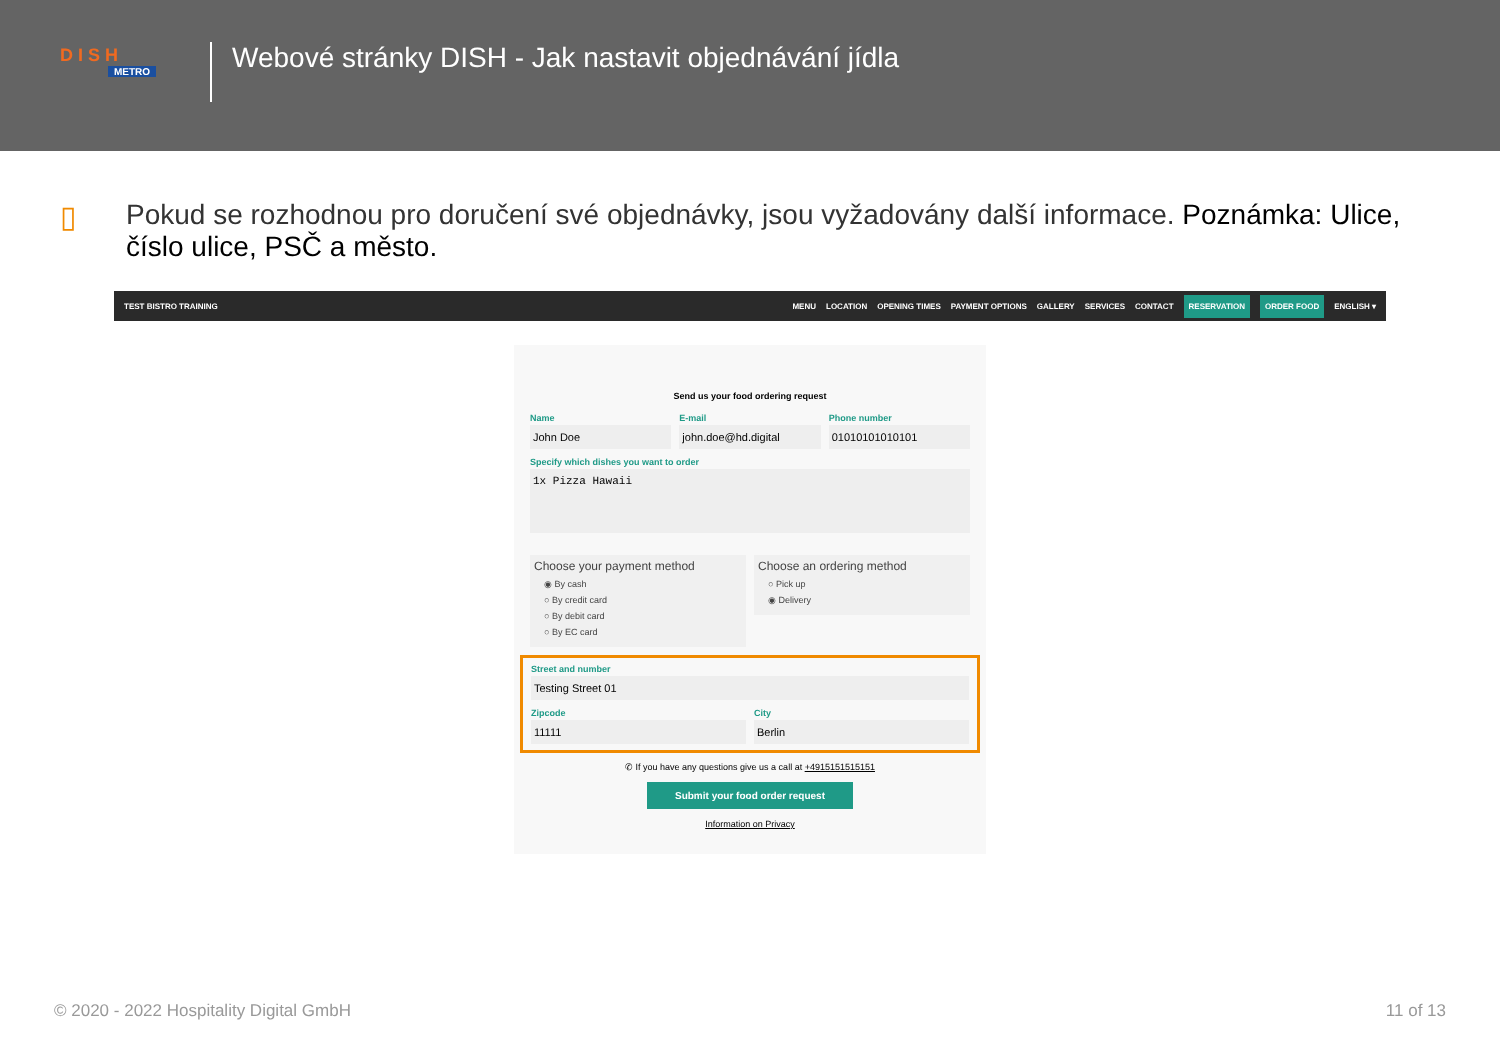D I S H
METRO
Webové stránky DISH - Jak nastavit objednávání jídla
▯ Pokud se rozhodnou pro doručení své objednávky, jsou vyžadovány další informace. Poznámka: Ulice, číslo ulice, PSČ a město.
TEST BISTRO TRAINING
MENU LOCATION OPENING TIMES PAYMENT OPTIONS GALLERY SERVICES CONTACT RESERVATION ORDER FOOD ENGLISH ▾
Send us your food ordering request
Name
John Doe
E-mail
john.doe@hd.digital
Phone number
01010101010101
Specify which dishes you want to order
1x Pizza Hawaii
Choose your payment method
◉ By cash
○ By credit card
○ By debit card
○ By EC card
Choose an ordering method
○ Pick up
◉ Delivery
Street and number
Testing Street 01
Zipcode
11111
City
Berlin
✆ If you have any questions give us a call at +4915151515151
Submit your food order request
Information on Privacy
© 2020 - 2022 Hospitality Digital GmbH 11 of 13